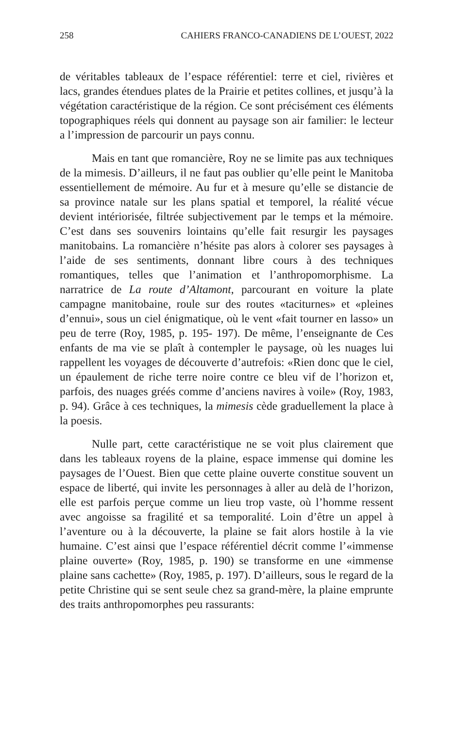258 CAHIERS FRANCO-CANADIENS DE L’OUEST, 2022
de véritables tableaux de l’espace référentiel: terre et ciel, rivières et lacs, grandes étendues plates de la Prairie et petites collines, et jusqu’à la végétation caractéristique de la région. Ce sont précisément ces éléments topographiques réels qui donnent au paysage son air familier: le lecteur a l’impression de parcourir un pays connu.
Mais en tant que romancière, Roy ne se limite pas aux techniques de la mimesis. D’ailleurs, il ne faut pas oublier qu’elle peint le Manitoba essentiellement de mémoire. Au fur et à mesure qu’elle se distancie de sa province natale sur les plans spatial et temporel, la réalité vécue devient intériorisée, filtrée subjectivement par le temps et la mémoire. C’est dans ses souvenirs lointains qu’elle fait resurgir les paysages manitobains. La romancière n’hésite pas alors à colorer ses paysages à l’aide de ses sentiments, donnant libre cours à des techniques romantiques, telles que l’animation et l’anthropomorphisme. La narratrice de La route d’Altamont, parcourant en voiture la plate campagne manitobaine, roule sur des routes «taciturnes» et «pleines d’ennui», sous un ciel énigmatique, où le vent «fait tourner en lasso» un peu de terre (Roy, 1985, p. 195- 197). De même, l’enseignante de Ces enfants de ma vie se plaît à contempler le paysage, où les nuages lui rappellent les voyages de découverte d’autrefois: «Rien donc que le ciel, un épaulement de riche terre noire contre ce bleu vif de l’horizon et, parfois, des nuages gréés comme d’anciens navires à voile» (Roy, 1983, p. 94). Grâce à ces techniques, la mimesis cède graduellement la place à la poesis.
Nulle part, cette caractéristique ne se voit plus clairement que dans les tableaux royens de la plaine, espace immense qui domine les paysages de l’Ouest. Bien que cette plaine ouverte constitue souvent un espace de liberté, qui invite les personnages à aller au delà de l’horizon, elle est parfois perçue comme un lieu trop vaste, où l’homme ressent avec angoisse sa fragilité et sa temporalité. Loin d’être un appel à l’aventure ou à la découverte, la plaine se fait alors hostile à la vie humaine. C’est ainsi que l’espace référentiel décrit comme l’«immense plaine ouverte» (Roy, 1985, p. 190) se transforme en une «immense plaine sans cachette» (Roy, 1985, p. 197). D’ailleurs, sous le regard de la petite Christine qui se sent seule chez sa grand-mère, la plaine emprunte des traits anthropomorphes peu rassurants: